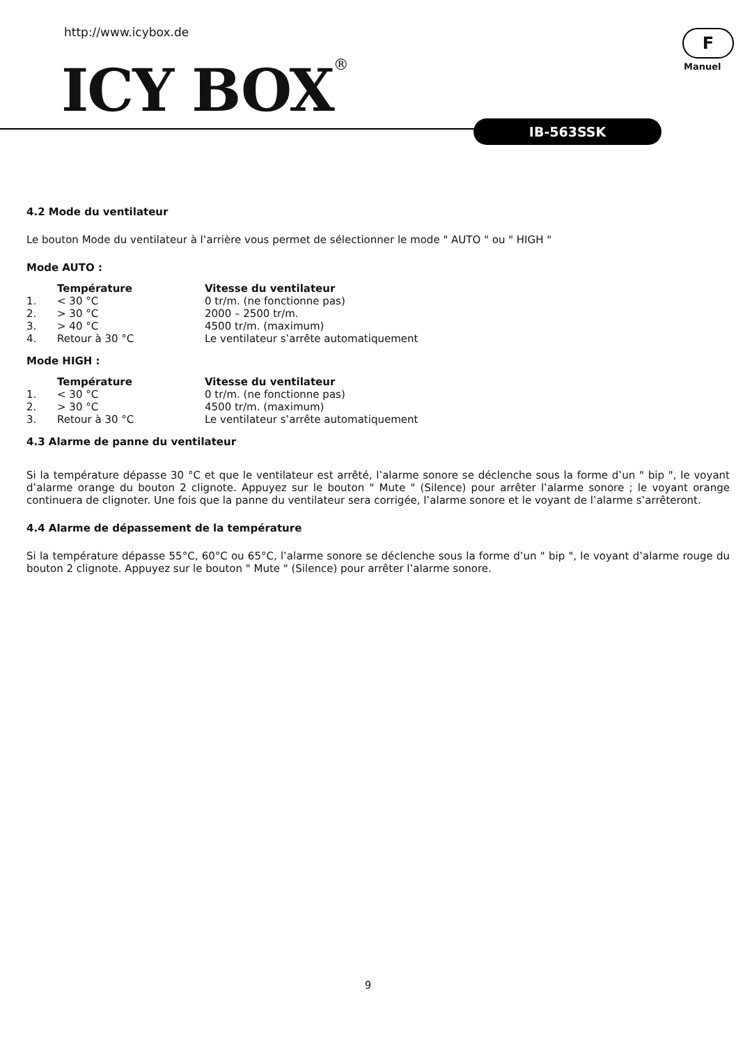http://www.icybox.de
ICY BOX®
F
Manuel
IB-563SSK
4.2 Mode du ventilateur
Le bouton Mode du ventilateur à l‛arrière vous permet de sélectionner le mode " AUTO " ou " HIGH "
Mode AUTO :
| | Température | Vitesse du ventilateur |
| --- | --- | --- |
| 1. | < 30 °C | 0 tr/m. (ne fonctionne pas) |
| 2. | > 30 °C | 2000 – 2500 tr/m. |
| 3. | > 40 °C | 4500 tr/m. (maximum) |
| 4. | Retour à 30 °C | Le ventilateur s‛arrête automatiquement |
Mode HIGH :
| | Température | Vitesse du ventilateur |
| --- | --- | --- |
| 1. | < 30 °C | 0 tr/m. (ne fonctionne pas) |
| 2. | > 30 °C | 4500 tr/m. (maximum) |
| 3. | Retour à 30 °C | Le ventilateur s‛arrête automatiquement |
4.3 Alarme de panne du ventilateur
Si la température dépasse 30 °C et que le ventilateur est arrêté, l‛alarme sonore se déclenche sous la forme d‛un " bip ", le voyant d‛alarme orange du bouton 2 clignote. Appuyez sur le bouton " Mute " (Silence) pour arrêter l‛alarme sonore ; le voyant orange continuera de clignoter. Une fois que la panne du ventilateur sera corrigée, l‛alarme sonore et le voyant de l‛alarme s‛arrêteront.
4.4 Alarme de dépassement de la température
Si la température dépasse 55°C, 60°C ou 65°C, l‛alarme sonore se déclenche sous la forme d‛un " bip ", le voyant d‛alarme rouge du bouton 2 clignote. Appuyez sur le bouton " Mute " (Silence) pour arrêter l‛alarme sonore.
9